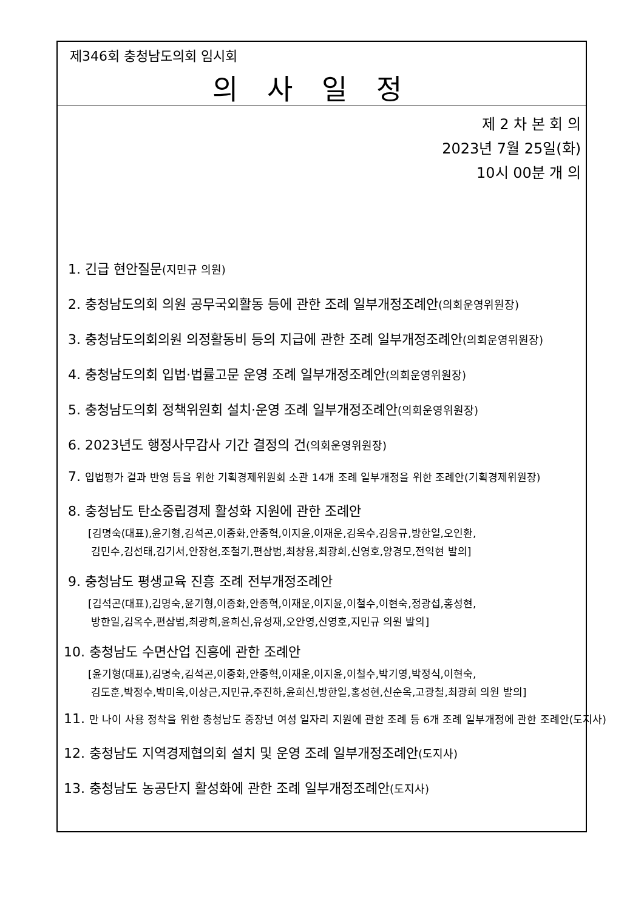제346회 충청남도의회 임시회
의사일정
제 2 차 본 회 의
2023년 7월 25일(화)
10시 00분 개 의
1. 긴급 현안질문(지민규 의원)
2. 충청남도의회 의원 공무국외활동 등에 관한 조례 일부개정조례안(의회운영위원장)
3. 충청남도의회의원 의정활동비 등의 지급에 관한 조례 일부개정조례안(의회운영위원장)
4. 충청남도의회 입법·법률고문 운영 조례 일부개정조례안(의회운영위원장)
5. 충청남도의회 정책위원회 설치·운영 조례 일부개정조례안(의회운영위원장)
6. 2023년도 행정사무감사 기간 결정의 건(의회운영위원장)
7. 입법평가 결과 반영 등을 위한 기획경제위원회 소관 14개 조례 일부개정을 위한 조례안(기획경제위원장)
8. 충청남도 탄소중립경제 활성화 지원에 관한 조례안
[김명숙(대표),윤기형,김석곤,이종화,안종혁,이지윤,이재운,김옥수,김응규,방한일,오인환,
김민수,김선태,김기서,안장헌,조철기,편삼범,최창용,최광희,신영호,양경모,전익현 발의]
9. 충청남도 평생교육 진흥 조례 전부개정조례안
[김석곤(대표),김명숙,윤기형,이종화,안종혁,이재운,이지윤,이철수,이현숙,정광섭,홍성현,
방한일,김옥수,편삼범,최광희,윤희신,유성재,오안영,신영호,지민규 의원 발의]
10. 충청남도 수면산업 진흥에 관한 조례안
[윤기형(대표),김명숙,김석곤,이종화,안종혁,이재운,이지윤,이철수,박기영,박정식,이현숙,
김도훈,박정수,박미옥,이상근,지민규,주진하,윤희신,방한일,홍성현,신순옥,고광철,최광희 의원 발의]
11. 만 나이 사용 정착을 위한 충청남도 중장년 여성 일자리 지원에 관한 조례 등 6개 조례 일부개정에 관한 조례안(도지사)
12. 충청남도 지역경제협의회 설치 및 운영 조례 일부개정조례안(도지사)
13. 충청남도 농공단지 활성화에 관한 조례 일부개정조례안(도지사)